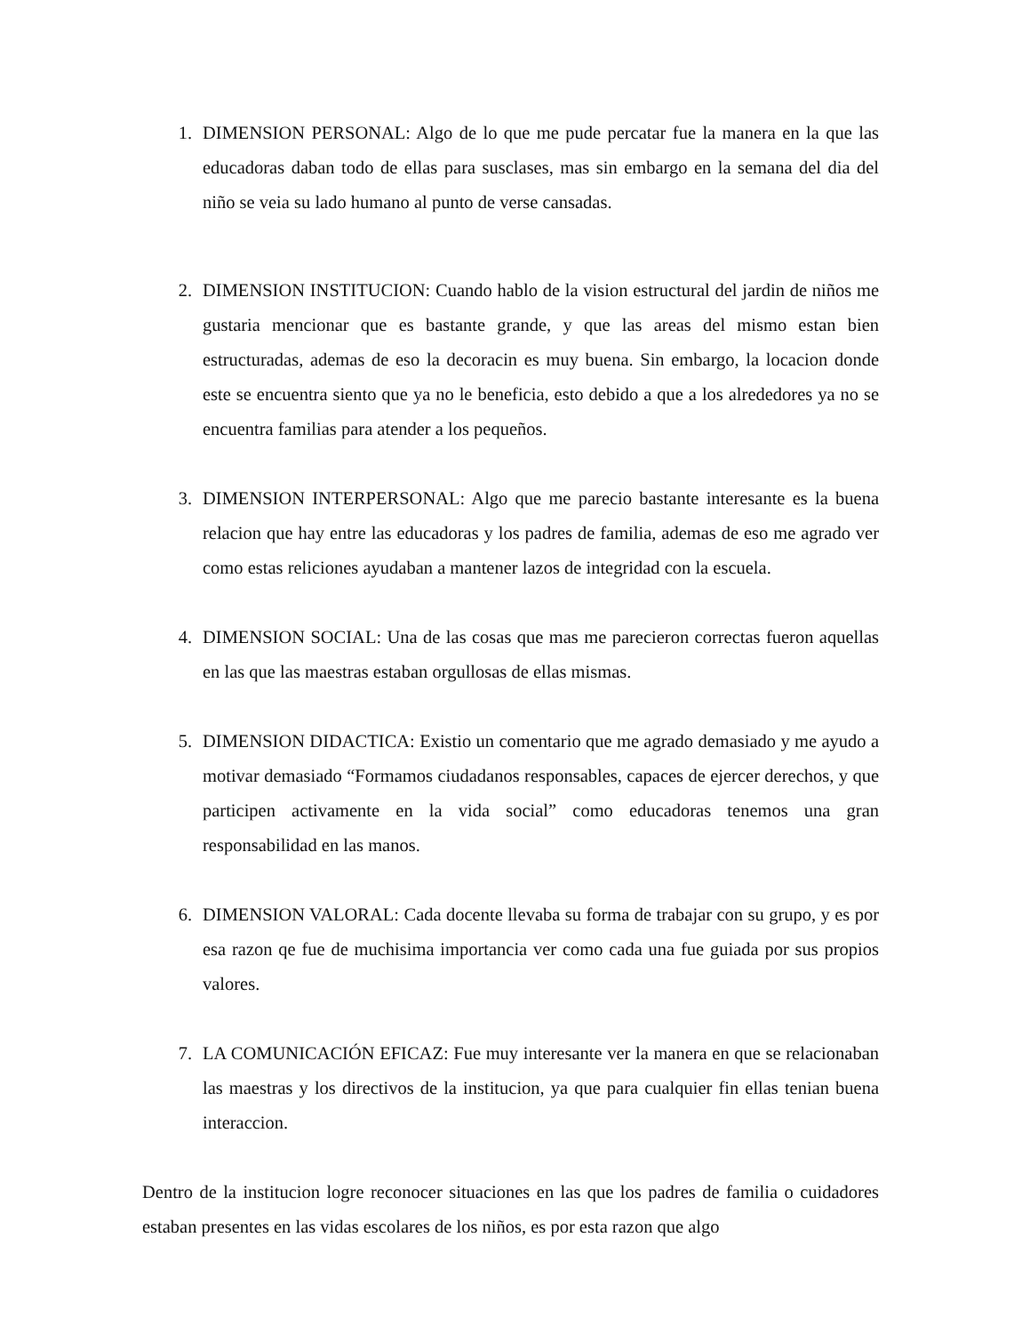1. DIMENSION PERSONAL: Algo de lo que me pude percatar fue la manera en la que las educadoras daban todo de ellas para susclases, mas sin embargo en la semana del dia del niño se veia su lado humano al punto de verse cansadas.
2. DIMENSION INSTITUCION: Cuando hablo de la vision estructural del jardin de niños me gustaria mencionar que es bastante grande, y que las areas del mismo estan bien estructuradas, ademas de eso la decoracin es muy buena. Sin embargo, la locacion donde este se encuentra siento que ya no le beneficia, esto debido a que a los alrededores ya no se encuentra familias para atender a los pequeños.
3. DIMENSION INTERPERSONAL: Algo que me parecio bastante interesante es la buena relacion que hay entre las educadoras y los padres de familia, ademas de eso me agrado ver como estas reliciones ayudaban a mantener lazos de integridad con la escuela.
4. DIMENSION SOCIAL: Una de las cosas que mas me parecieron correctas fueron aquellas en las que las maestras estaban orgullosas de ellas mismas.
5. DIMENSION DIDACTICA: Existio un comentario que me agrado demasiado y me ayudo a motivar demasiado “Formamos ciudadanos responsables, capaces de ejercer derechos, y que participen activamente en la vida social” como educadoras tenemos una gran responsabilidad en las manos.
6. DIMENSION VALORAL: Cada docente llevaba su forma de trabajar con su grupo, y es por esa razon qe fue de muchisima importancia ver como cada una fue guiada por sus propios valores.
7. LA COMUNICACIÓN EFICAZ: Fue muy interesante ver la manera en que se relacionaban las maestras y los directivos de la institucion, ya que para cualquier fin ellas tenian buena interaccion.
Dentro de la institucion logre reconocer situaciones en las que los padres de familia o cuidadores estaban presentes en las vidas escolares de los niños, es por esta razon que algo